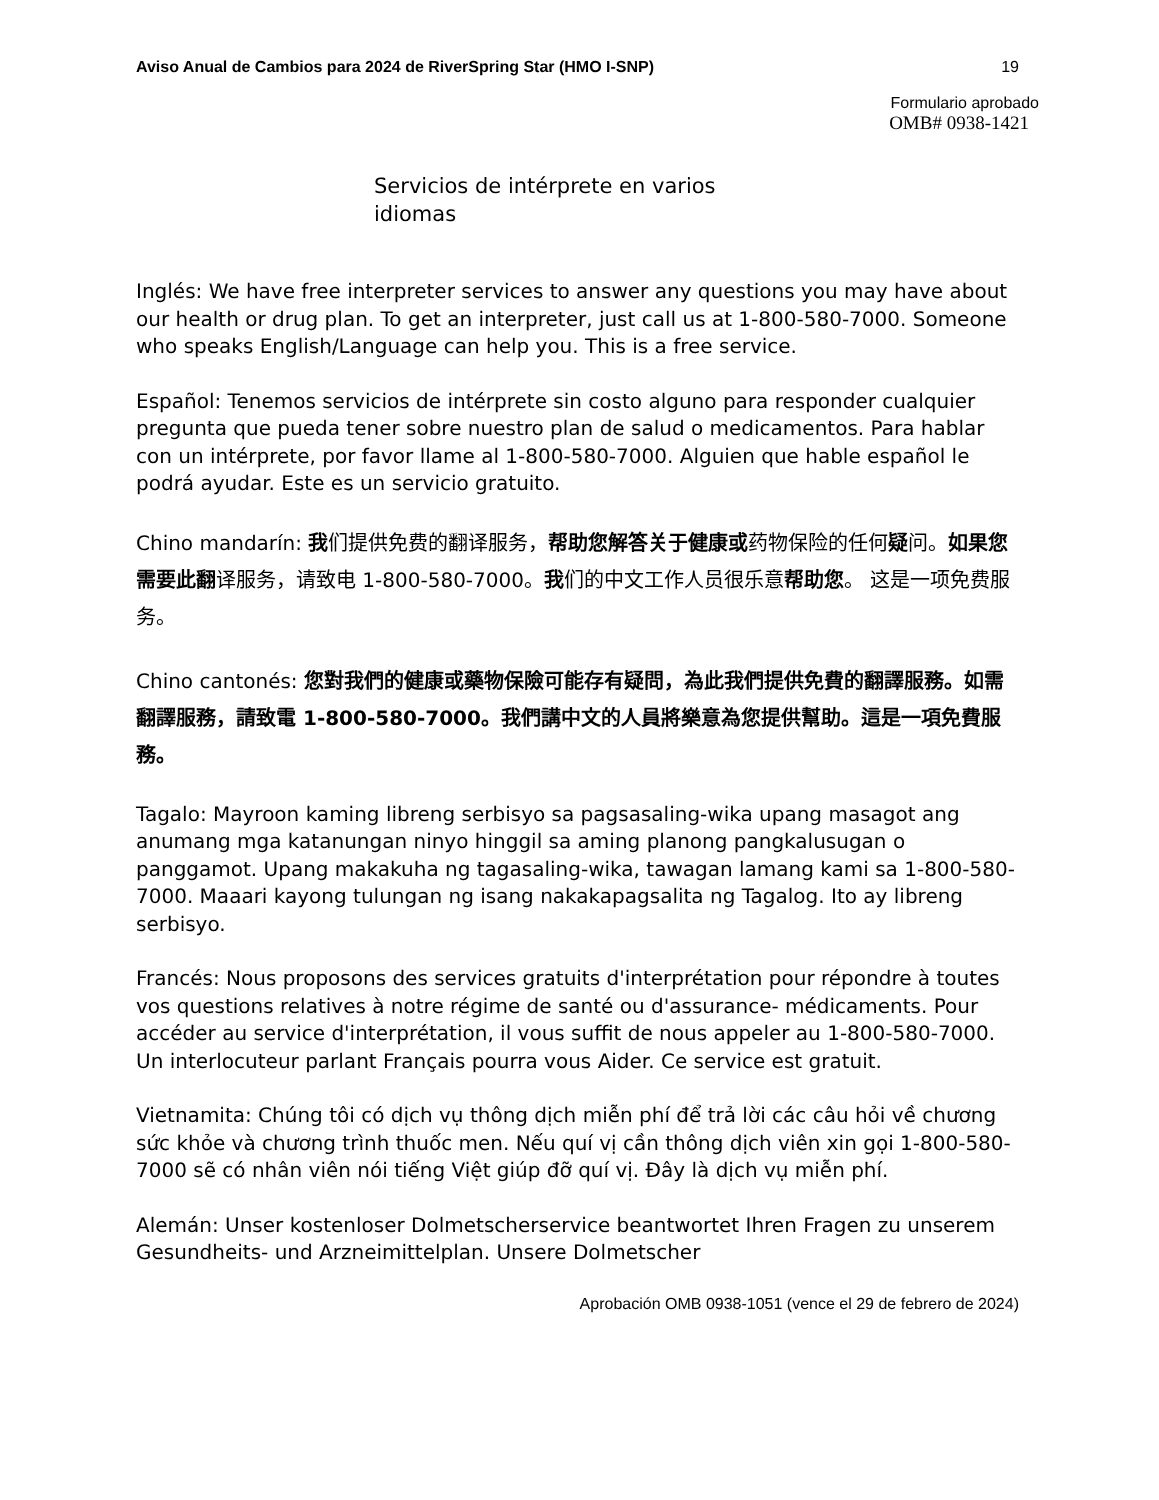Aviso Anual de Cambios para 2024 de RiverSpring Star (HMO I-SNP) 19
Formulario aprobado
OMB# 0938-1421
Servicios de intérprete en varios idiomas
Inglés: We have free interpreter services to answer any questions you may have about our health or drug plan. To get an interpreter, just call us at 1-800-580-7000. Someone who speaks English/Language can help you. This is a free service.
Español: Tenemos servicios de intérprete sin costo alguno para responder cualquier pregunta que pueda tener sobre nuestro plan de salud o medicamentos. Para hablar con un intérprete, por favor llame al 1-800-580-7000. Alguien que hable español le podrá ayudar. Este es un servicio gratuito.
Chino mandarín: 我们提供免费的翻译服务，帮助您解答关于健康或药物保险的任何疑问。如果您需要此翻译服务，请致电 1-800-580-7000。我们的中文工作人员很乐意帮助您。 这是一项免费服务。
Chino cantonés: 您對我們的健康或藥物保險可能存有疑問，為此我們提供免費的翻譯服務。如需翻譯服務，請致電 1-800-580-7000。我們講中文的人員將樂意為您提供幫助。這是一項免費服務。
Tagalo: Mayroon kaming libreng serbisyo sa pagsasaling-wika upang masagot ang anumang mga katanungan ninyo hinggil sa aming planong pangkalusugan o panggamot. Upang makakuha ng tagasaling-wika, tawagan lamang kami sa 1-800-580-7000. Maaari kayong tulungan ng isang nakakapagsalita ng Tagalog. Ito ay libreng serbisyo.
Francés: Nous proposons des services gratuits d'interprétation pour répondre à toutes vos questions relatives à notre régime de santé ou d'assurance- médicaments. Pour accéder au service d'interprétation, il vous suffit de nous appeler au 1-800-580-7000. Un interlocuteur parlant Français pourra vous Aider. Ce service est gratuit.
Vietnamita: Chúng tôi có dịch vụ thông dịch miễn phí để trả lời các câu hỏi về chương sức khỏe và chương trình thuốc men. Nếu quí vị cần thông dịch viên xin gọi 1-800-580-7000 sẽ có nhân viên nói tiếng Việt giúp đỡ quí vị. Đây là dịch vụ miễn phí.
Alemán: Unser kostenloser Dolmetscherservice beantwortet Ihren Fragen zu unserem Gesundheits- und Arzneimittelplan. Unsere Dolmetscher
Aprobación OMB 0938-1051 (vence el 29 de febrero de 2024)